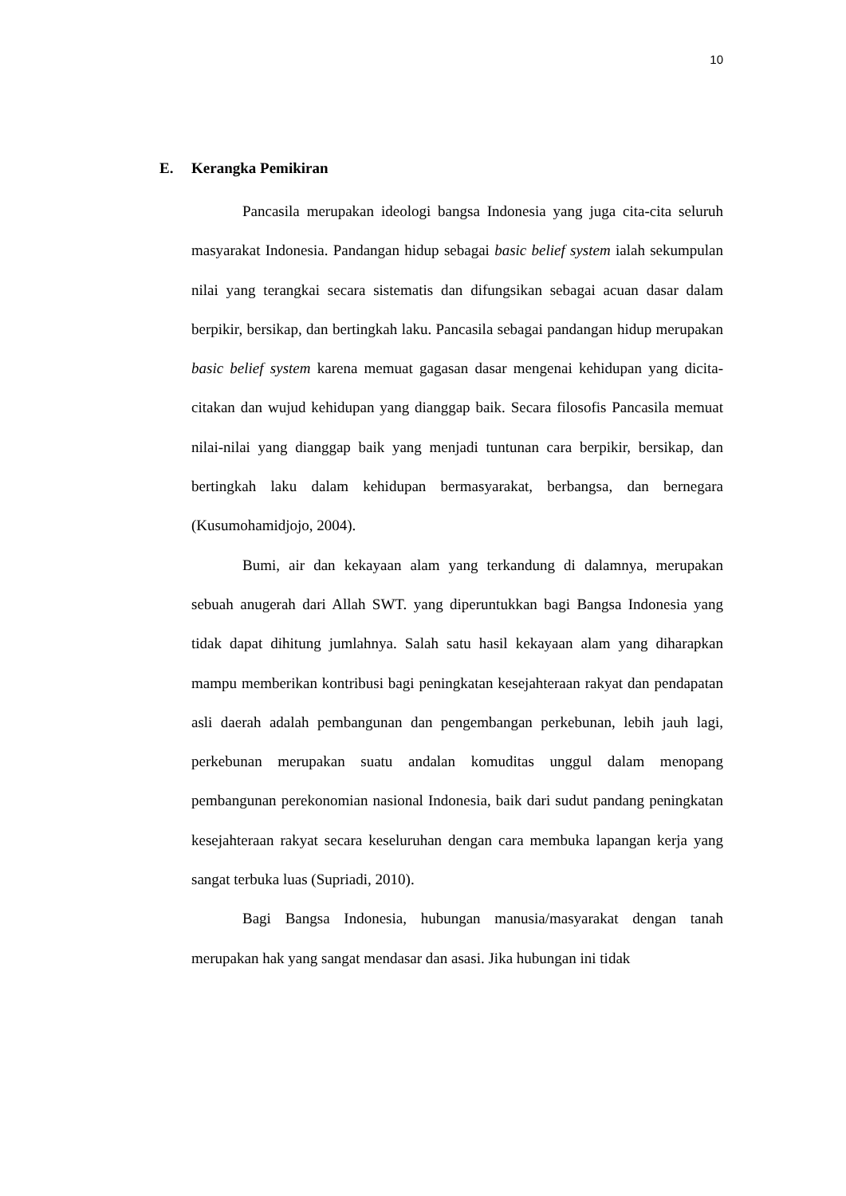10
E. Kerangka Pemikiran
Pancasila merupakan ideologi bangsa Indonesia yang juga cita-cita seluruh masyarakat Indonesia. Pandangan hidup sebagai basic belief system ialah sekumpulan nilai yang terangkai secara sistematis dan difungsikan sebagai acuan dasar dalam berpikir, bersikap, dan bertingkah laku. Pancasila sebagai pandangan hidup merupakan basic belief system karena memuat gagasan dasar mengenai kehidupan yang dicita-citakan dan wujud kehidupan yang dianggap baik. Secara filosofis Pancasila memuat nilai-nilai yang dianggap baik yang menjadi tuntunan cara berpikir, bersikap, dan bertingkah laku dalam kehidupan bermasyarakat, berbangsa, dan bernegara (Kusumohamidjojo, 2004).
Bumi, air dan kekayaan alam yang terkandung di dalamnya, merupakan sebuah anugerah dari Allah SWT. yang diperuntukkan bagi Bangsa Indonesia yang tidak dapat dihitung jumlahnya. Salah satu hasil kekayaan alam yang diharapkan mampu memberikan kontribusi bagi peningkatan kesejahteraan rakyat dan pendapatan asli daerah adalah pembangunan dan pengembangan perkebunan, lebih jauh lagi, perkebunan merupakan suatu andalan komuditas unggul dalam menopang pembangunan perekonomian nasional Indonesia, baik dari sudut pandang peningkatan kesejahteraan rakyat secara keseluruhan dengan cara membuka lapangan kerja yang sangat terbuka luas (Supriadi, 2010).
Bagi Bangsa Indonesia, hubungan manusia/masyarakat dengan tanah merupakan hak yang sangat mendasar dan asasi. Jika hubungan ini tidak